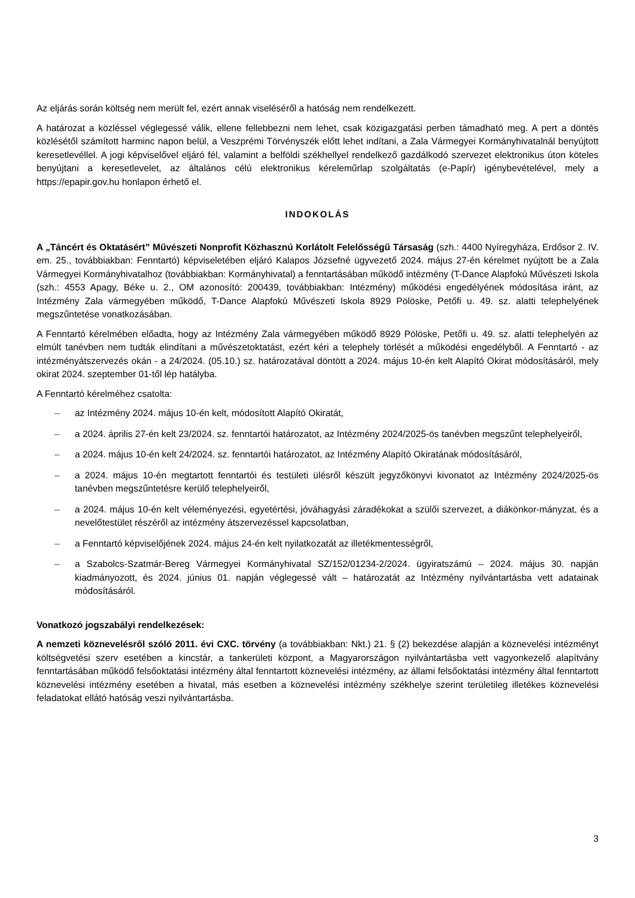Az eljárás során költség nem merült fel, ezért annak viseléséről a hatóság nem rendelkezett.
A határozat a közléssel véglegessé válik, ellene fellebbezni nem lehet, csak közigazgatási perben támadható meg. A pert a döntés közlésétől számított harminc napon belül, a Veszprémi Törvényszék előtt lehet indítani, a Zala Vármegyei Kormányhivatalnál benyújtott keresetlevéllel. A jogi képviselővel eljáró fél, valamint a belföldi székhellyel rendelkező gazdálkodó szervezet elektronikus úton köteles benyújtani a keresetlevelet, az általános célú elektronikus kéreleműrlap szolgáltatás (e-Papír) igénybevételével, mely a https://epapir.gov.hu honlapon érhető el.
INDOKOLÁS
A „Táncért és Oktatásért” Művészeti Nonprofit Közhasznú Korlátolt Felelősségű Társaság (szh.: 4400 Nyíregyháza, Erdősor 2. IV. em. 25., továbbiakban: Fenntartó) képviseletében eljáró Kalapos Józsefné ügyvezető 2024. május 27-én kérelmet nyújtott be a Zala Vármegyei Kormányhivatalhoz (továbbiakban: Kormányhivatal) a fenntartásában működő intézmény (T-Dance Alapfokú Művészeti Iskola (szh.: 4553 Apagy, Béke u. 2., OM azonosító: 200439, továbbiakban: Intézmény) működési engedélyének módosítása iránt, az Intézmény Zala vármegyében működő, T-Dance Alapfokú Művészeti Iskola 8929 Pölöske, Petőfi u. 49. sz. alatti telephelyének megszűntetése vonatkozásában.
A Fenntartó kérelmében előadta, hogy az Intézmény Zala vármegyében működő 8929 Pölöske, Petőfi u. 49. sz. alatti telephelyén az elmúlt tanévben nem tudták elindítani a művészetoktatást, ezért kéri a telephely törlését a működési engedélyből. A Fenntartó - az intézményátszervezés okán - a 24/2024. (05.10.) sz. határozatával döntött a 2024. május 10-én kelt Alapító Okirat módosításáról, mely okirat 2024. szeptember 01-től lép hatályba.
A Fenntartó kérelméhez csatolta:
– az Intézmény 2024. május 10-én kelt, módosított Alapító Okiratát,
– a 2024. április 27-én kelt 23/2024. sz. fenntartói határozatot, az Intézmény 2024/2025-ös tanévben megszűnt telephelyeiről,
– a 2024. május 10-én kelt 24/2024. sz. fenntartói határozatot, az Intézmény Alapító Okiratának módosításáról,
– a 2024. május 10-én megtartott fenntartói és testületi ülésről készült jegyzőkönyvi kivonatot az Intézmény 2024/2025-ös tanévben megszűntetésre kerülő telephelyeiről,
– a 2024. május 10-én kelt véleményezési, egyetértési, jóváhagyási záradékokat a szülői szervezet, a diákönkor-mányzat, és a nevelőtestület részéről az intézmény átszervezéssel kapcsolatban,
– a Fenntartó képviselőjének 2024. május 24-én kelt nyilatkozatát az illetékmentességről,
– a Szabolcs-Szatmár-Bereg Vármegyei Kormányhivatal SZ/152/01234-2/2024. ügyiratszámú – 2024. május 30. napján kiadmányozott, és 2024. június 01. napján véglegessé vált – határozatát az Intézmény nyilvántartásba vett adatainak módosításáról.
Vonatkozó jogszabályi rendelkezések:
A nemzeti köznevelésről szóló 2011. évi CXC. törvény (a továbbiakban: Nkt.) 21. § (2) bekezdése alapján a köznevelési intézményt költségvetési szerv esetében a kincstár, a tankerületi központ, a Magyarországon nyilvántartásba vett vagyonkezelő alapítvány fenntartásában működő felsőoktatási intézmény által fenntartott köznevelési intézmény, az állami felsőoktatási intézmény által fenntartott köznevelési intézmény esetében a hivatal, más esetben a köznevelési intézmény székhelye szerint területileg illetékes köznevelési feladatokat ellátó hatóság veszi nyilvántartásba.
3